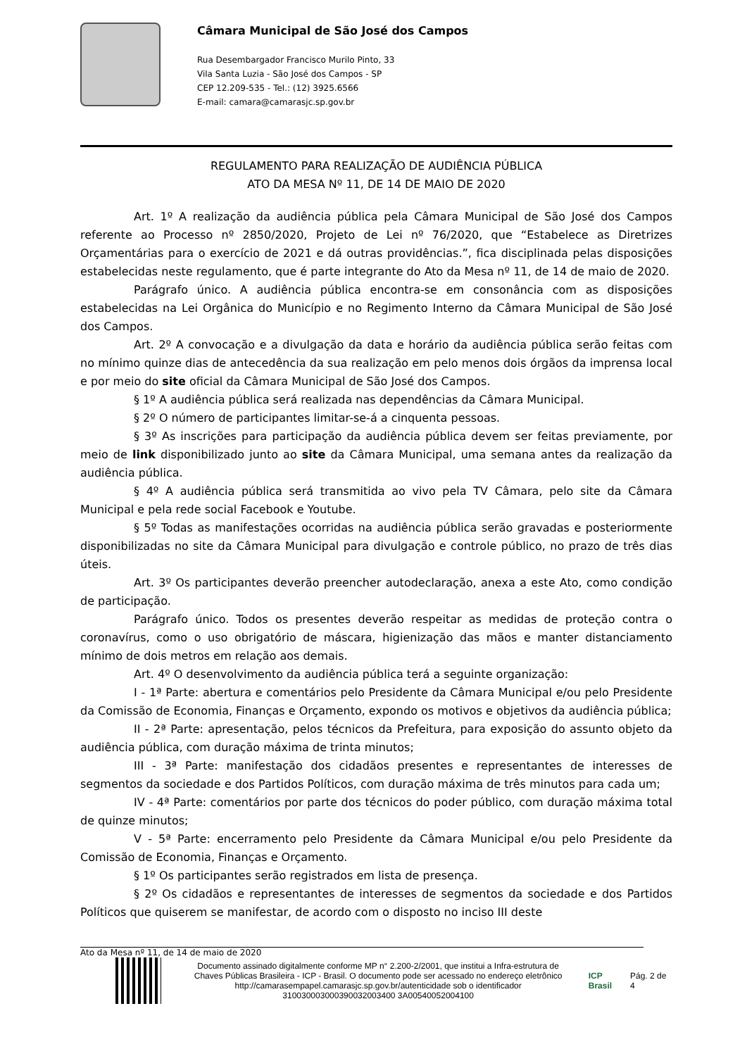Câmara Municipal de São José dos Campos
Rua Desembargador Francisco Murilo Pinto, 33
Vila Santa Luzia - São José dos Campos - SP
CEP 12.209-535 - Tel.: (12) 3925.6566
E-mail: camara@camarasjc.sp.gov.br
REGULAMENTO PARA REALIZAÇÃO DE AUDIÊNCIA PÚBLICA
ATO DA MESA Nº 11, DE 14 DE MAIO DE 2020
Art. 1º A realização da audiência pública pela Câmara Municipal de São José dos Campos referente ao Processo nº 2850/2020, Projeto de Lei nº 76/2020, que “Estabelece as Diretrizes Orçamentárias para o exercício de 2021 e dá outras providências.”, fica disciplinada pelas disposições estabelecidas neste regulamento, que é parte integrante do Ato da Mesa nº 11, de 14 de maio de 2020.
Parágrafo único. A audiência pública encontra-se em consonância com as disposições estabelecidas na Lei Orgânica do Município e no Regimento Interno da Câmara Municipal de São José dos Campos.
Art. 2º A convocação e a divulgação da data e horário da audiência pública serão feitas com no mínimo quinze dias de antecedência da sua realização em pelo menos dois órgãos da imprensa local e por meio do site oficial da Câmara Municipal de São José dos Campos.
§ 1º A audiência pública será realizada nas dependências da Câmara Municipal.
§ 2º O número de participantes limitar-se-á a cinquenta pessoas.
§ 3º As inscrições para participação da audiência pública devem ser feitas previamente, por meio de link disponibilizado junto ao site da Câmara Municipal, uma semana antes da realização da audiência pública.
§ 4º A audiência pública será transmitida ao vivo pela TV Câmara, pelo site da Câmara Municipal e pela rede social Facebook e Youtube.
§ 5º Todas as manifestações ocorridas na audiência pública serão gravadas e posteriormente disponibilizadas no site da Câmara Municipal para divulgação e controle público, no prazo de três dias úteis.
Art. 3º Os participantes deverão preencher autodeclaração, anexa a este Ato, como condição de participação.
Parágrafo único. Todos os presentes deverão respeitar as medidas de proteção contra o coronavírus, como o uso obrigatório de máscara, higienização das mãos e manter distanciamento mínimo de dois metros em relação aos demais.
Art. 4º O desenvolvimento da audiência pública terá a seguinte organização:
I - 1ª Parte: abertura e comentários pelo Presidente da Câmara Municipal e/ou pelo Presidente da Comissão de Economia, Finanças e Orçamento, expondo os motivos e objetivos da audiência pública;
II - 2ª Parte: apresentação, pelos técnicos da Prefeitura, para exposição do assunto objeto da audiência pública, com duração máxima de trinta minutos;
III - 3ª Parte: manifestação dos cidadãos presentes e representantes de interesses de segmentos da sociedade e dos Partidos Políticos, com duração máxima de três minutos para cada um;
IV - 4ª Parte: comentários por parte dos técnicos do poder público, com duração máxima total de quinze minutos;
V - 5ª Parte: encerramento pelo Presidente da Câmara Municipal e/ou pelo Presidente da Comissão de Economia, Finanças e Orçamento.
§ 1º Os participantes serão registrados em lista de presença.
§ 2º Os cidadãos e representantes de interesses de segmentos da sociedade e dos Partidos Políticos que quiserem se manifestar, de acordo com o disposto no inciso III deste
Ato da Mesa nº 11, de 14 de maio de 2020
Documento assinado digitalmente conforme MP n° 2.200-2/2001, que institui a Infra-estrutura de Chaves Públicas Brasileira - ICP - Brasil. O documento pode ser acessado no endereço eletrônico http://camarasempapel.camarasjc.sp.gov.br/autenticidade sob o identificador 310030003000390032003400 3A00540052004100
ICP Brasil Pág. 2 de 4